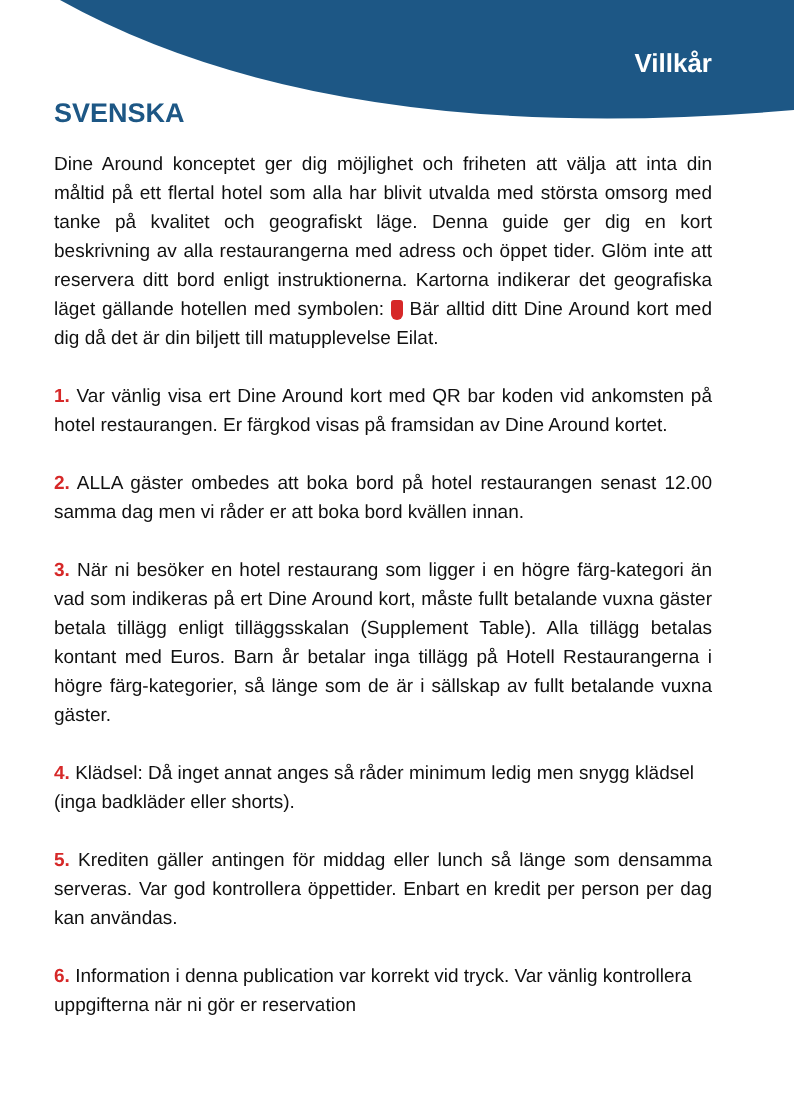Villkår
SVENSKA
Dine Around konceptet ger dig möjlighet och friheten att välja att inta din måltid på ett flertal hotel som alla har blivit utvalda med största omsorg med tanke på kvalitet och geografiskt läge. Denna guide ger dig en kort beskrivning av alla restaurangerna med adress och öppet tider. Glöm inte att reservera ditt bord enligt instruktionerna. Kartorna indikerar det geografiska läget gällande hotellen med symbolen: Bär alltid ditt Dine Around kort med dig då det är din biljett till matupplevelse Eilat.
1. Var vänlig visa ert Dine Around kort med QR bar koden vid ankomsten på hotel restaurangen. Er färgkod visas på framsidan av Dine Around kortet.
2. ALLA gäster ombedes att boka bord på hotel restaurangen senast 12.00 samma dag men vi råder er att boka bord kvällen innan.
3. När ni besöker en hotel restaurang som ligger i en högre färg-kategori än vad som indikeras på ert Dine Around kort, måste fullt betalande vuxna gäster betala tillägg enligt tilläggsskalan (Supplement Table). Alla tillägg betalas kontant med Euros. Barn år betalar inga tillägg på Hotell Restaurangerna i högre färg-kategorier, så länge som de är i sällskap av fullt betalande vuxna gäster.
4. Klädsel: Då inget annat anges så råder minimum ledig men snygg klädsel (inga badkläder eller shorts).
5. Krediten gäller antingen för middag eller lunch så länge som densamma serveras. Var god kontrollera öppettider. Enbart en kredit per person per dag kan användas.
6. Information i denna publication var korrekt vid tryck. Var vänlig kontrollera uppgifterna när ni gör er reservation